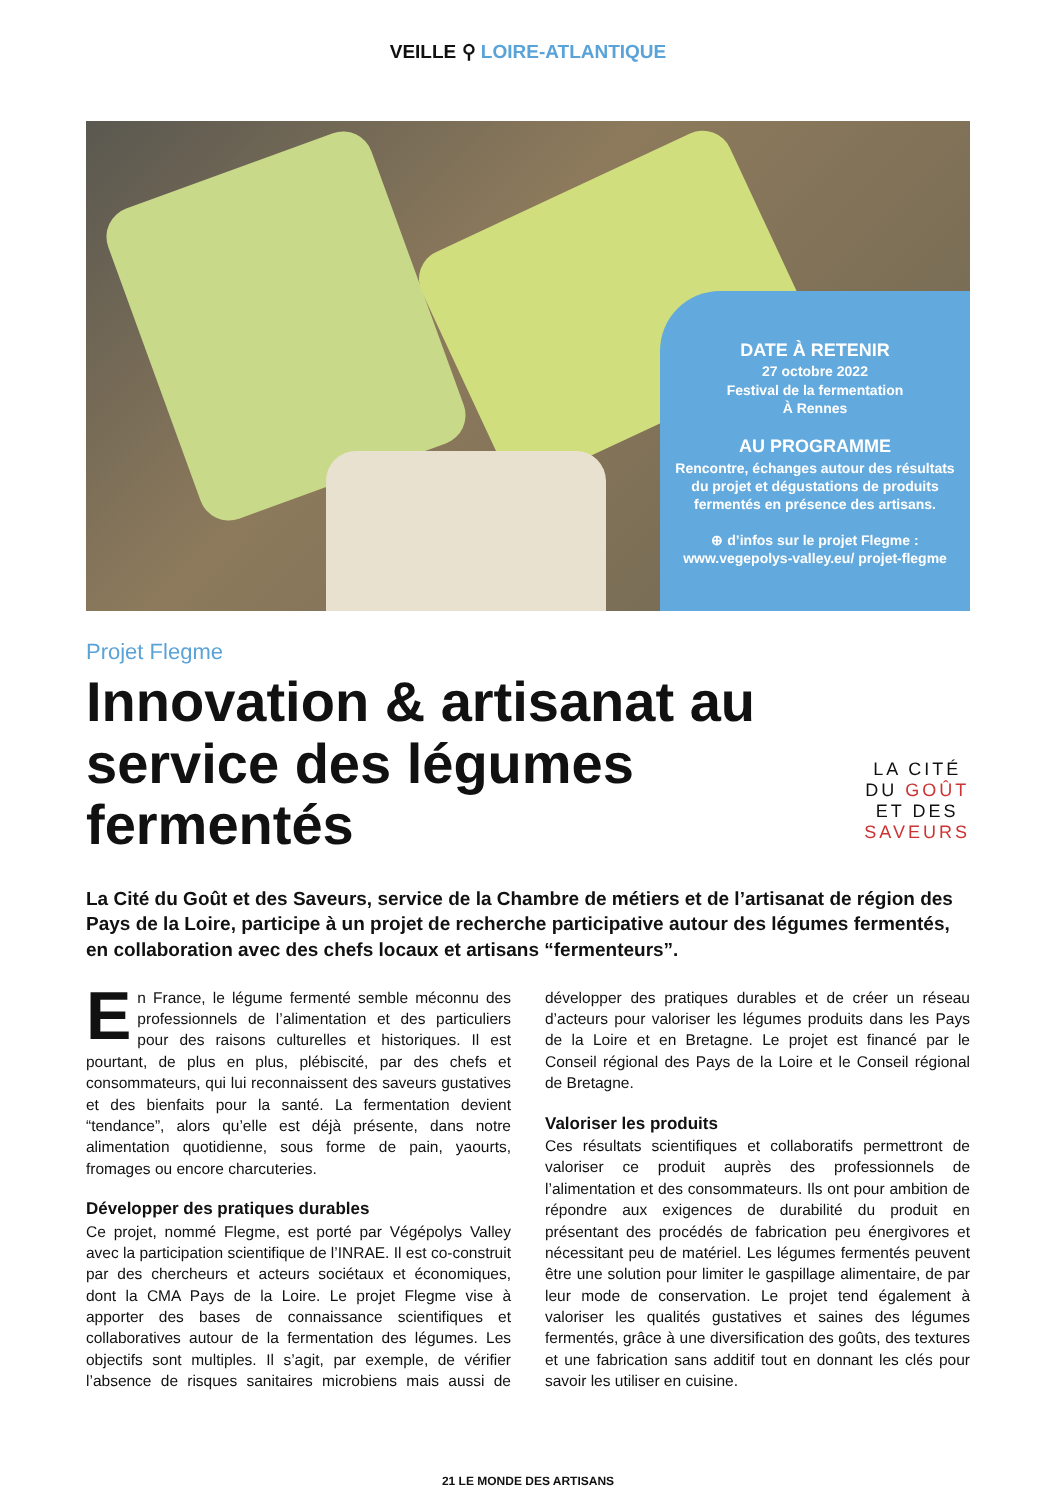VEILLE ⚲ LOIRE-ATLANTIQUE
DATE À RETENIR
27 octobre 2022
Festival de la fermentation
À Rennes
AU PROGRAMME
Rencontre, échanges autour des résultats du projet et dégustations de produits fermentés en présence des artisans.
⊕ d’infos sur le projet Flegme : www.vegepolys-valley.eu/ projet-flegme
Projet Flegme
Innovation & artisanat au service des légumes fermentés
LA CITÉ DU GOÛT ET DES SAVEURS
La Cité du Goût et des Saveurs, service de la Chambre de métiers et de l’artisanat de région des Pays de la Loire, participe à un projet de recherche participative autour des légumes fermentés, en collaboration avec des chefs locaux et artisans “fermenteurs”.
En France, le légume fermenté semble méconnu des professionnels de l’alimentation et des particuliers pour des raisons culturelles et historiques. Il est pourtant, de plus en plus, plébiscité, par des chefs et consommateurs, qui lui reconnaissent des saveurs gustatives et des bienfaits pour la santé. La fermentation devient “tendance”, alors qu’elle est déjà présente, dans notre alimentation quotidienne, sous forme de pain, yaourts, fromages ou encore charcuteries.
Développer des pratiques durables
Ce projet, nommé Flegme, est porté par Végépolys Valley avec la participation scientifique de l’INRAE. Il est co-construit par des chercheurs et acteurs sociétaux et économiques, dont la CMA Pays de la Loire. Le projet Flegme vise à apporter des bases de connaissance scientifiques et collaboratives autour de la fermentation des légumes. Les objectifs sont multiples. Il s’agit, par exemple, de vérifier l’absence de risques sanitaires microbiens mais aussi de développer des pratiques durables et de créer un réseau d’acteurs pour valoriser les légumes produits dans les Pays de la Loire et en Bretagne. Le projet est financé par le Conseil régional des Pays de la Loire et le Conseil régional de Bretagne.
Valoriser les produits
Ces résultats scientifiques et collaboratifs permettront de valoriser ce produit auprès des professionnels de l’alimentation et des consommateurs. Ils ont pour ambition de répondre aux exigences de durabilité du produit en présentant des procédés de fabrication peu énergivores et nécessitant peu de matériel. Les légumes fermentés peuvent être une solution pour limiter le gaspillage alimentaire, de par leur mode de conservation. Le projet tend également à valoriser les qualités gustatives et saines des légumes fermentés, grâce à une diversification des goûts, des textures et une fabrication sans additif tout en donnant les clés pour savoir les utiliser en cuisine.
21 LE MONDE DES ARTISANS